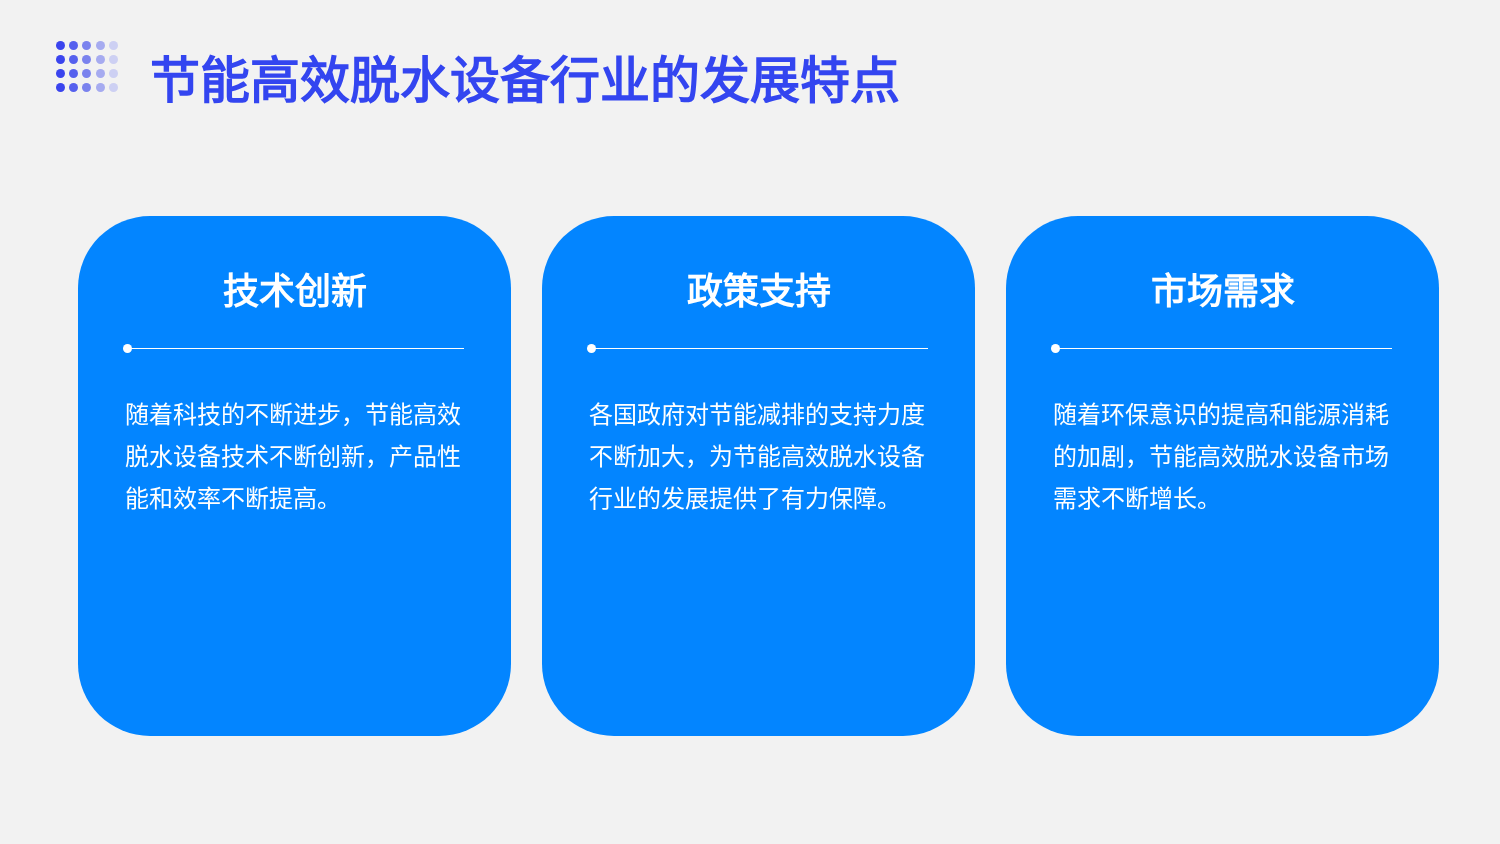节能高效脱水设备行业的发展特点
技术创新
随着科技的不断进步，节能高效脱水设备技术不断创新，产品性能和效率不断提高。
政策支持
各国政府对节能减排的支持力度不断加大，为节能高效脱水设备行业的发展提供了有力保障。
市场需求
随着环保意识的提高和能源消耗的加剧，节能高效脱水设备市场需求不断增长。